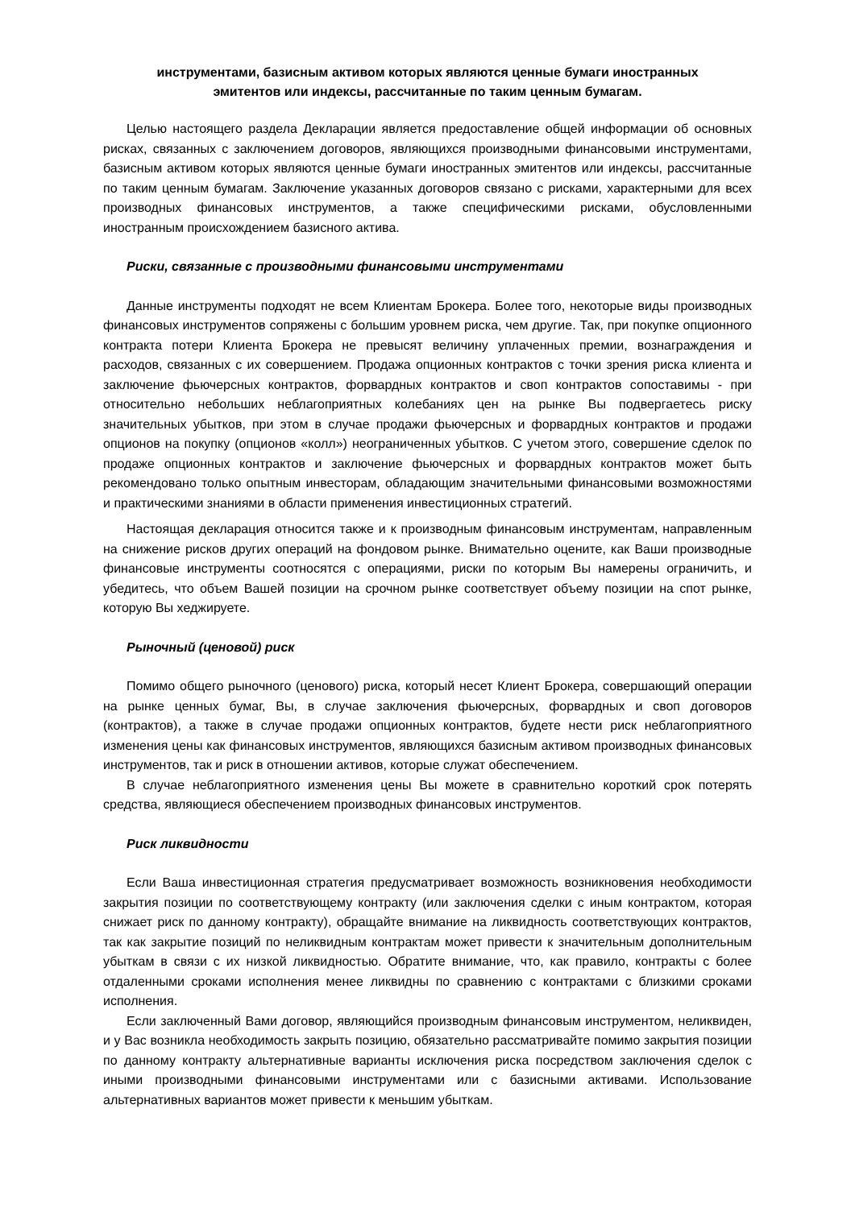инструментами, базисным активом которых являются ценные бумаги иностранных
эмитентов или индексы, рассчитанные по таким ценным бумагам.
Целью настоящего раздела Декларации является предоставление общей информации об основных рисках, связанных с заключением договоров, являющихся производными финансовыми инструментами, базисным активом которых являются ценные бумаги иностранных эмитентов или индексы, рассчитанные по таким ценным бумагам. Заключение указанных договоров связано с рисками, характерными для всех производных финансовых инструментов, а также специфическими рисками, обусловленными иностранным происхождением базисного актива.
Риски, связанные с производными финансовыми инструментами
Данные инструменты подходят не всем Клиентам Брокера. Более того, некоторые виды производных финансовых инструментов сопряжены с большим уровнем риска, чем другие. Так, при покупке опционного контракта потери Клиента Брокера не превысят величину уплаченных премии, вознаграждения и расходов, связанных с их совершением. Продажа опционных контрактов с точки зрения риска клиента и заключение фьючерсных контрактов, форвардных контрактов и своп контрактов сопоставимы - при относительно небольших неблагоприятных колебаниях цен на рынке Вы подвергаетесь риску значительных убытков, при этом в случае продажи фьючерсных и форвардных контрактов и продажи опционов на покупку (опционов «колл») неограниченных убытков. С учетом этого, совершение сделок по продаже опционных контрактов и заключение фьючерсных и форвардных контрактов может быть рекомендовано только опытным инвесторам, обладающим значительными финансовыми возможностями и практическими знаниями в области применения инвестиционных стратегий.
Настоящая декларация относится также и к производным финансовым инструментам, направленным на снижение рисков других операций на фондовом рынке. Внимательно оцените, как Ваши производные финансовые инструменты соотносятся с операциями, риски по которым Вы намерены ограничить, и убедитесь, что объем Вашей позиции на срочном рынке соответствует объему позиции на спот рынке, которую Вы хеджируете.
Рыночный (ценовой) риск
Помимо общего рыночного (ценового) риска, который несет Клиент Брокера, совершающий операции на рынке ценных бумаг, Вы, в случае заключения фьючерсных, форвардных и своп договоров (контрактов), а также в случае продажи опционных контрактов, будете нести риск неблагоприятного изменения цены как финансовых инструментов, являющихся базисным активом производных финансовых инструментов, так и риск в отношении активов, которые служат обеспечением.
В случае неблагоприятного изменения цены Вы можете в сравнительно короткий срок потерять средства, являющиеся обеспечением производных финансовых инструментов.
Риск ликвидности
Если Ваша инвестиционная стратегия предусматривает возможность возникновения необходимости закрытия позиции по соответствующему контракту (или заключения сделки с иным контрактом, которая снижает риск по данному контракту), обращайте внимание на ликвидность соответствующих контрактов, так как закрытие позиций по неликвидным контрактам может привести к значительным дополнительным убыткам в связи с их низкой ликвидностью. Обратите внимание, что, как правило, контракты с более отдаленными сроками исполнения менее ликвидны по сравнению с контрактами с близкими сроками исполнения.
Если заключенный Вами договор, являющийся производным финансовым инструментом, неликвиден, и у Вас возникла необходимость закрыть позицию, обязательно рассматривайте помимо закрытия позиции по данному контракту альтернативные варианты исключения риска посредством заключения сделок с иными производными финансовыми инструментами или с базисными активами. Использование альтернативных вариантов может привести к меньшим убыткам.